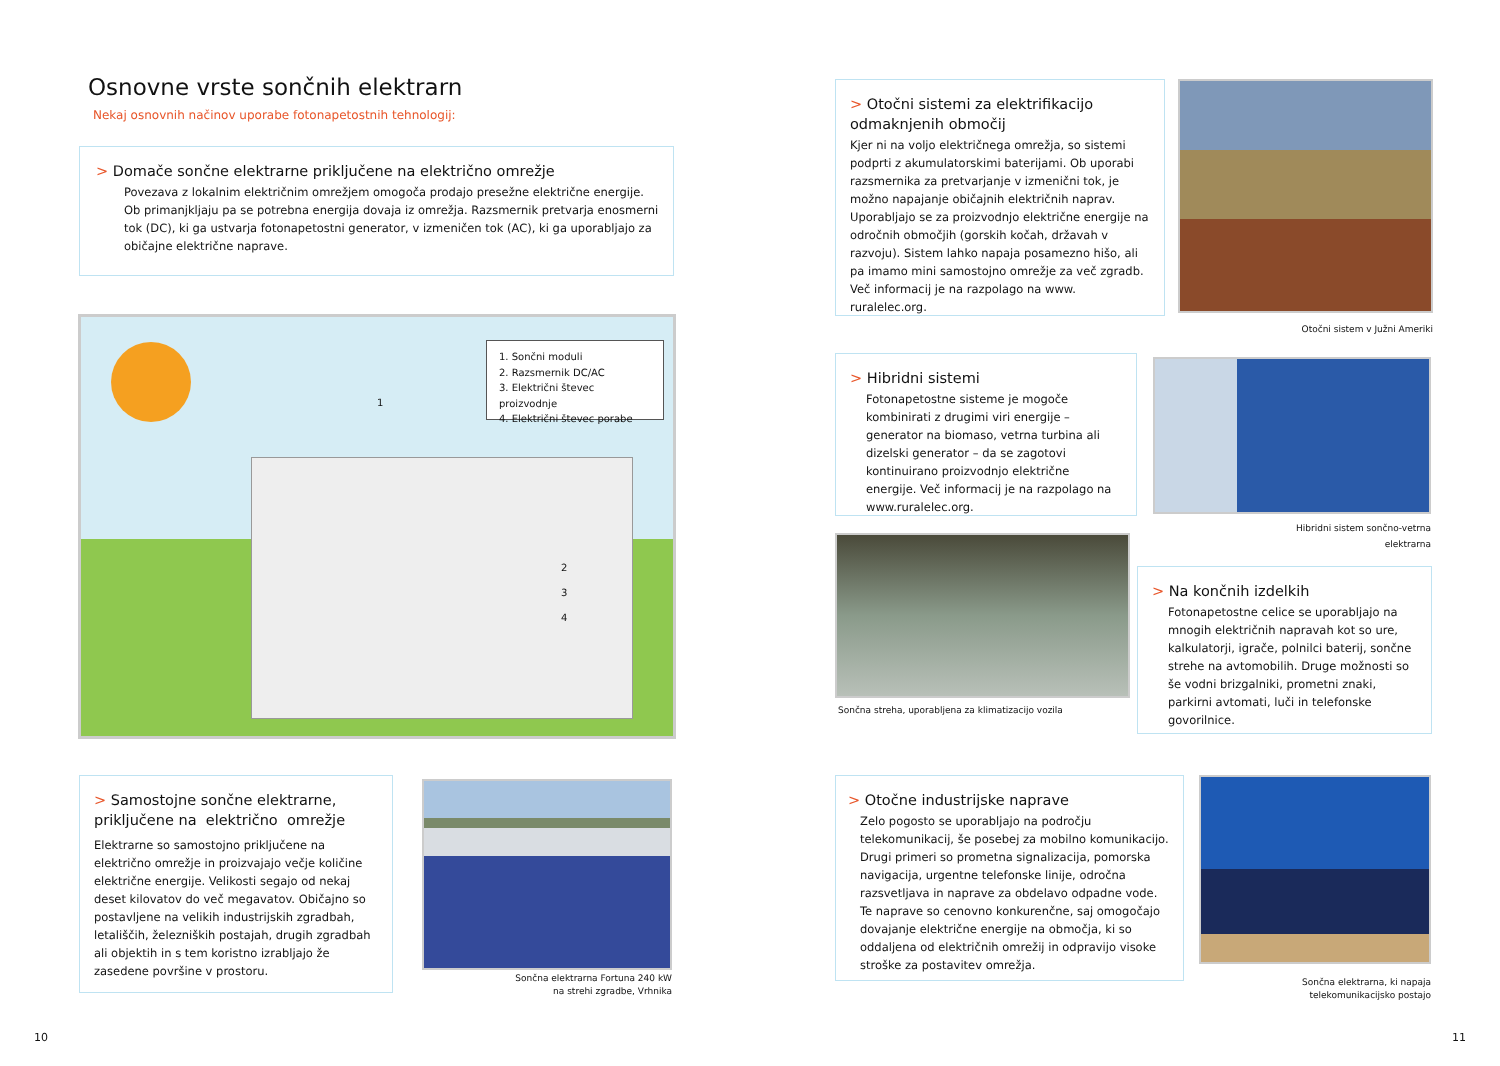Osnovne vrste sončnih elektrarn
Nekaj osnovnih načinov uporabe fotonapetostnih tehnologij:
> Domače sončne elektrarne priključene na električno omrežje
Povezava z lokalnim električnim omrežjem omogoča prodajo presežne električne energije. Ob primanjkljaju pa se potrebna energija dovaja iz omrežja. Razsmernik pretvarja enosmerni tok (DC), ki ga ustvarja fotonapetostni generator, v izmeničen tok (AC), ki ga uporabljajo za običajne električne naprave.
1. Sončni moduli
2. Razsmernik DC/AC
3. Električni števec proizvodnje
4. Električni števec porabe
1
2
3
4
> Samostojne sončne elektrarne, priključene na električno omrežje
Elektrarne so samostojno priključene na električno omrežje in proizvajajo večje količine električne energije. Velikosti segajo od nekaj deset kilovatov do več megavatov. Običajno so postavljene na velikih industrijskih zgradbah, letališčih, železniških postajah, drugih zgradbah ali objektih in s tem koristno izrabljajo že zasedene površine v prostoru.
Sončna elektrarna Fortuna 240 kW
na strehi zgradbe, Vrhnika
10
> Otočni sistemi za elektrifikacijo odmaknjenih območij
Kjer ni na voljo električnega omrežja, so sistemi podprti z akumulatorskimi baterijami. Ob uporabi razsmernika za pretvarjanje v izmenični tok, je možno napajanje običajnih električnih naprav. Uporabljajo se za proizvodnjo električne energije na odročnih območjih (gorskih kočah, državah v razvoju). Sistem lahko napaja posamezno hišo, ali pa imamo mini samostojno omrežje za več zgradb. Več informacij je na razpolago na www. ruralelec.org.
Otočni sistem v Južni Ameriki
> Hibridni sistemi
Fotonapetostne sisteme je mogoče kombinirati z drugimi viri energije – generator na biomaso, vetrna turbina ali dizelski generator – da se zagotovi kontinuirano proizvodnjo električne energije. Več informacij je na razpolago na www.ruralelec.org.
Hibridni sistem sončno-vetrna
elektrarna
Sončna streha, uporabljena za klimatizacijo vozila
> Na končnih izdelkih
Fotonapetostne celice se uporabljajo na mnogih električnih napravah kot so ure, kalkulatorji, igrače, polnilci baterij, sončne strehe na avtomobilih. Druge možnosti so še vodni brizgalniki, prometni znaki, parkirni avtomati, luči in telefonske govorilnice.
> Otočne industrijske naprave
Zelo pogosto se uporabljajo na področju telekomunikacij, še posebej za mobilno komunikacijo. Drugi primeri so prometna signalizacija, pomorska navigacija, urgentne telefonske linije, odročna razsvetljava in naprave za obdelavo odpadne vode. Te naprave so cenovno konkurenčne, saj omogočajo dovajanje električne energije na območja, ki so oddaljena od električnih omrežij in odpravijo visoke stroške za postavitev omrežja.
Sončna elektrarna, ki napaja
telekomunikacijsko postajo
11